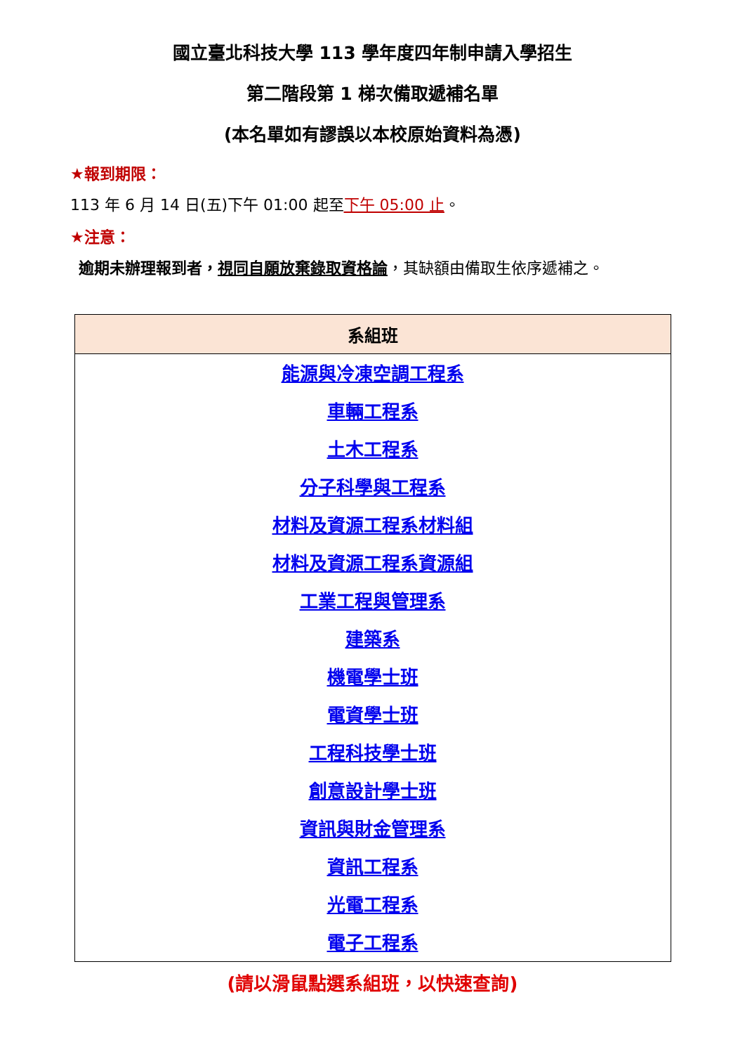國立臺北科技大學 113 學年度四年制申請入學招生
第二階段第 1 梯次備取遞補名單
(本名單如有謬誤以本校原始資料為憑)
★報到期限：
113 年 6 月 14 日(五)下午 01:00 起至下午 05:00 止。
★注意：
逾期未辦理報到者，視同自願放棄錄取資格論，其缺額由備取生依序遞補之。
| 系組班 |
| --- |
| 能源與冷凍空調工程系 |
| 車輛工程系 |
| 土木工程系 |
| 分子科學與工程系 |
| 材料及資源工程系材料組 |
| 材料及資源工程系資源組 |
| 工業工程與管理系 |
| 建築系 |
| 機電學士班 |
| 電資學士班 |
| 工程科技學士班 |
| 創意設計學士班 |
| 資訊與財金管理系 |
| 資訊工程系 |
| 光電工程系 |
| 電子工程系 |
(請以滑鼠點選系組班，以快速查詢)